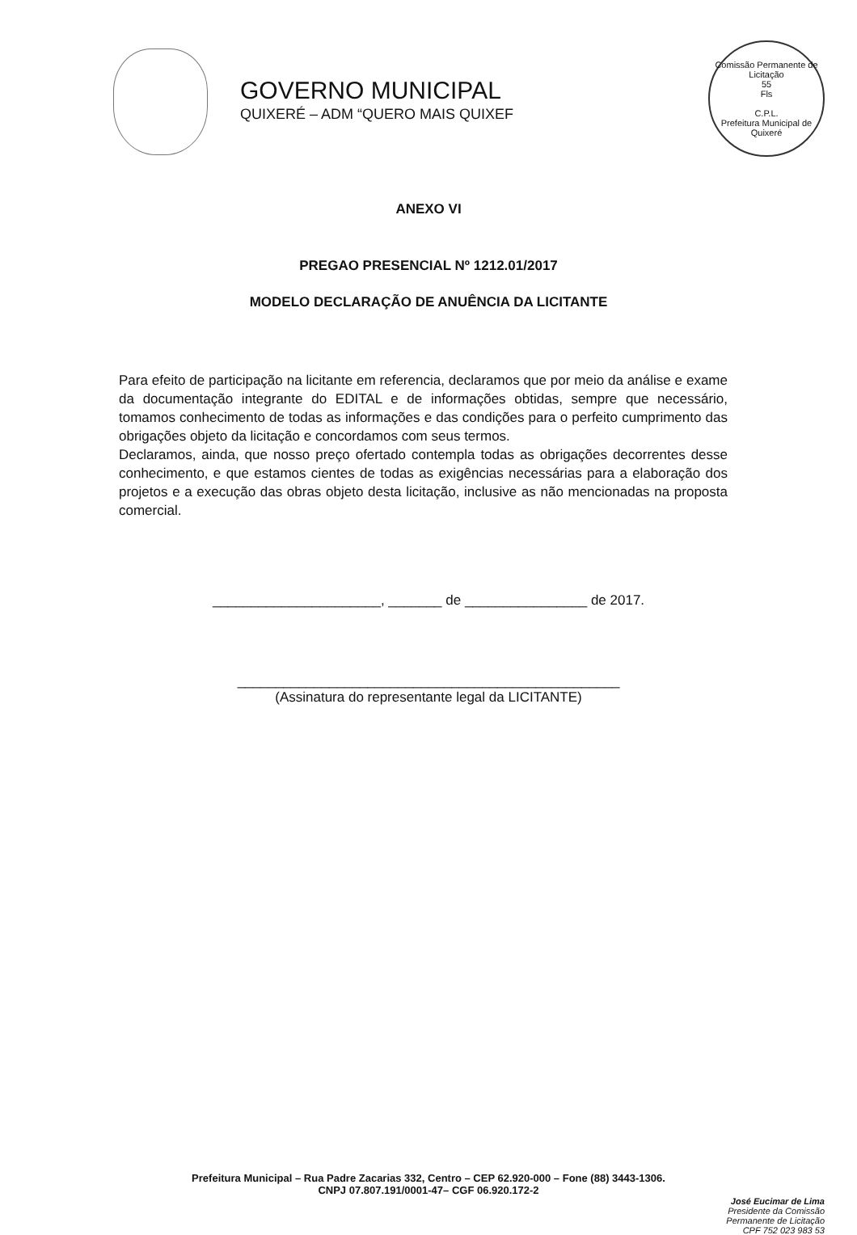GOVERNO MUNICIPAL
QUIXERÉ – ADM “QUERO MAIS QUIXEF
Comissão Permanente de Licitação
55
Fls
C.P.L.
Prefeitura Municipal de Quixeré
ANEXO VI
PREGAO PRESENCIAL Nº 1212.01/2017
MODELO DECLARAÇÃO DE ANUÊNCIA DA LICITANTE
Para efeito de participação na licitante em referencia, declaramos que por meio da análise e exame da documentação integrante do EDITAL e de informações obtidas, sempre que necessário, tomamos conhecimento de todas as informações e das condições para o perfeito cumprimento das obrigações objeto da licitação e concordamos com seus termos.
Declaramos, ainda, que nosso preço ofertado contempla todas as obrigações decorrentes desse conhecimento, e que estamos cientes de todas as exigências necessárias para a elaboração dos projetos e a execução das obras objeto desta licitação, inclusive as não mencionadas na proposta comercial.
______________________, _______ de ________________ de 2017.
__________________________________________________
(Assinatura do representante legal da LICITANTE)
Prefeitura Municipal – Rua Padre Zacarias 332, Centro – CEP 62.920-000 – Fone (88) 3443-1306.
CNPJ 07.807.191/0001-47– CGF 06.920.172-2
José Eucimar de Lima
Presidente da Comissão
Permanente de Licitação
CPF 752 023 983 53